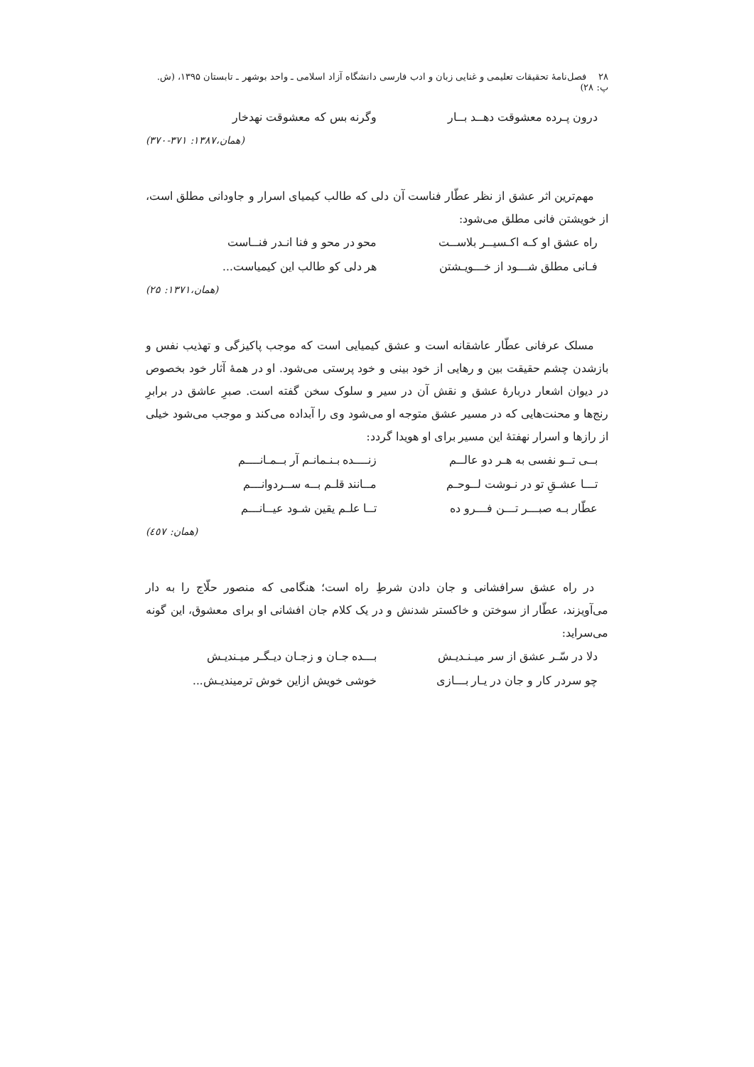۲۸ فصل‌نامهٔ تحقیقات تعلیمی و غنایی زبان و ادب فارسی دانشگاه آزاد اسلامی ـ واحد بوشهر ـ تابستان ۱۳۹۵، (ش. پ: ۲۸)
درون پـرده معشوقت دهــد بــار وگرنه بس که معشوقت نهدخار
(همان،۱۳۸۷: ۳۷۱-۳۷۰)
مهم‌ترین اثر عشق از نظر عطّار فناست آن دلی که طالب کیمیای اسرار و جاودانی مطلق است، از خویشتن فانی مطلق می‌شود:
راه عشق او کـه اکـسیــر بلاســت محو در محو و فنا انـدر فنــاست
فـانی مطلق شـــود از خـــویـشتن هر دلی کو طالب این کیمیاست...
(همان،۱۳۷۱: ۲۵)
مسلک عرفانی عطّار عاشقانه است و عشق کیمیایی است که موجب پاکیزگی و تهذیب نفس و بازشدن چشم حقیقت بین و رهایی از خود بینی و خود پرستی می‌شود. او در همهٔ آثار خود بخصوص در دیوان اشعار دربارهٔ عشق و نقش آن در سیر و سلوک سخن گفته است. صبرِ عاشق در برابرِ رنج‌ها و محنت‌هایی که در مسیر عشق متوجه او می‌شود وی را آبداده می‌کند و موجب می‌شود خیلی از رازها و اسرار نهفتهٔ این مسیر برای او هویدا گردد:
بــی تــو نفسی به هـر دو عالــم زنــــده بـنـمانـم آر بــمـانــــم
تـــا عشـقِ تو در نـوشت لــوحـم مــانند قلـم بــه ســردوانـــم
عطّار بـه صبـــر تـــن فـــرو ده تــا علـم یقین شـود عیــانـــم
(همان: ٤٥٧)
در راه عشق سرافشانی و جان دادن شرطِ راه است؛ هنگامی که منصور حلّاج را به دار می‌آویزند، عطّار از سوختن و خاکستر شدنش و در یک کلام جان افشانی او برای معشوق، این گونه می‌سراید:
دلا در سّـر عشق از سر میـنـدیـش بـــده جـان و زجـان دیـگـر میـندیـش
چو سردر کار و جان در یـار بـــازی خوشی خویش ازاین خوش ترمیندیـش...